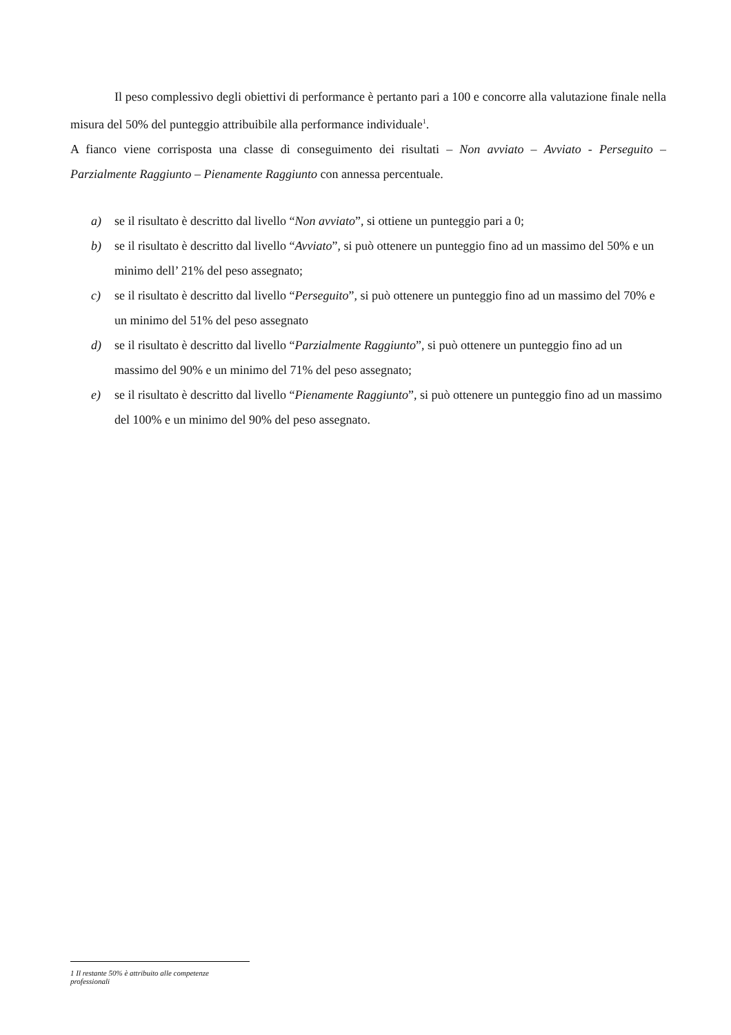Il peso complessivo degli obiettivi di performance è pertanto pari a 100 e concorre alla valutazione finale nella misura del 50% del punteggio attribuibile alla performance individuale<sup>1</sup>.
A fianco viene corrisposta una classe di conseguimento dei risultati – Non avviato – Avviato - Perseguito – Parzialmente Raggiunto – Pienamente Raggiunto con annessa percentuale.
a) se il risultato è descritto dal livello “Non avviato”, si ottiene un punteggio pari a 0;
b) se il risultato è descritto dal livello “Avviato”, si può ottenere un punteggio fino ad un massimo del 50% e un minimo dell’ 21% del peso assegnato;
c) se il risultato è descritto dal livello “Perseguito”, si può ottenere un punteggio fino ad un massimo del 70% e un minimo del 51% del peso assegnato
d) se il risultato è descritto dal livello “Parzialmente Raggiunto”, si può ottenere un punteggio fino ad un massimo del 90% e un minimo del 71% del peso assegnato;
e) se il risultato è descritto dal livello “Pienamente Raggiunto”, si può ottenere un punteggio fino ad un massimo del 100% e un minimo del 90% del peso assegnato.
1 Il restante 50% è attribuito alle competenze professionali